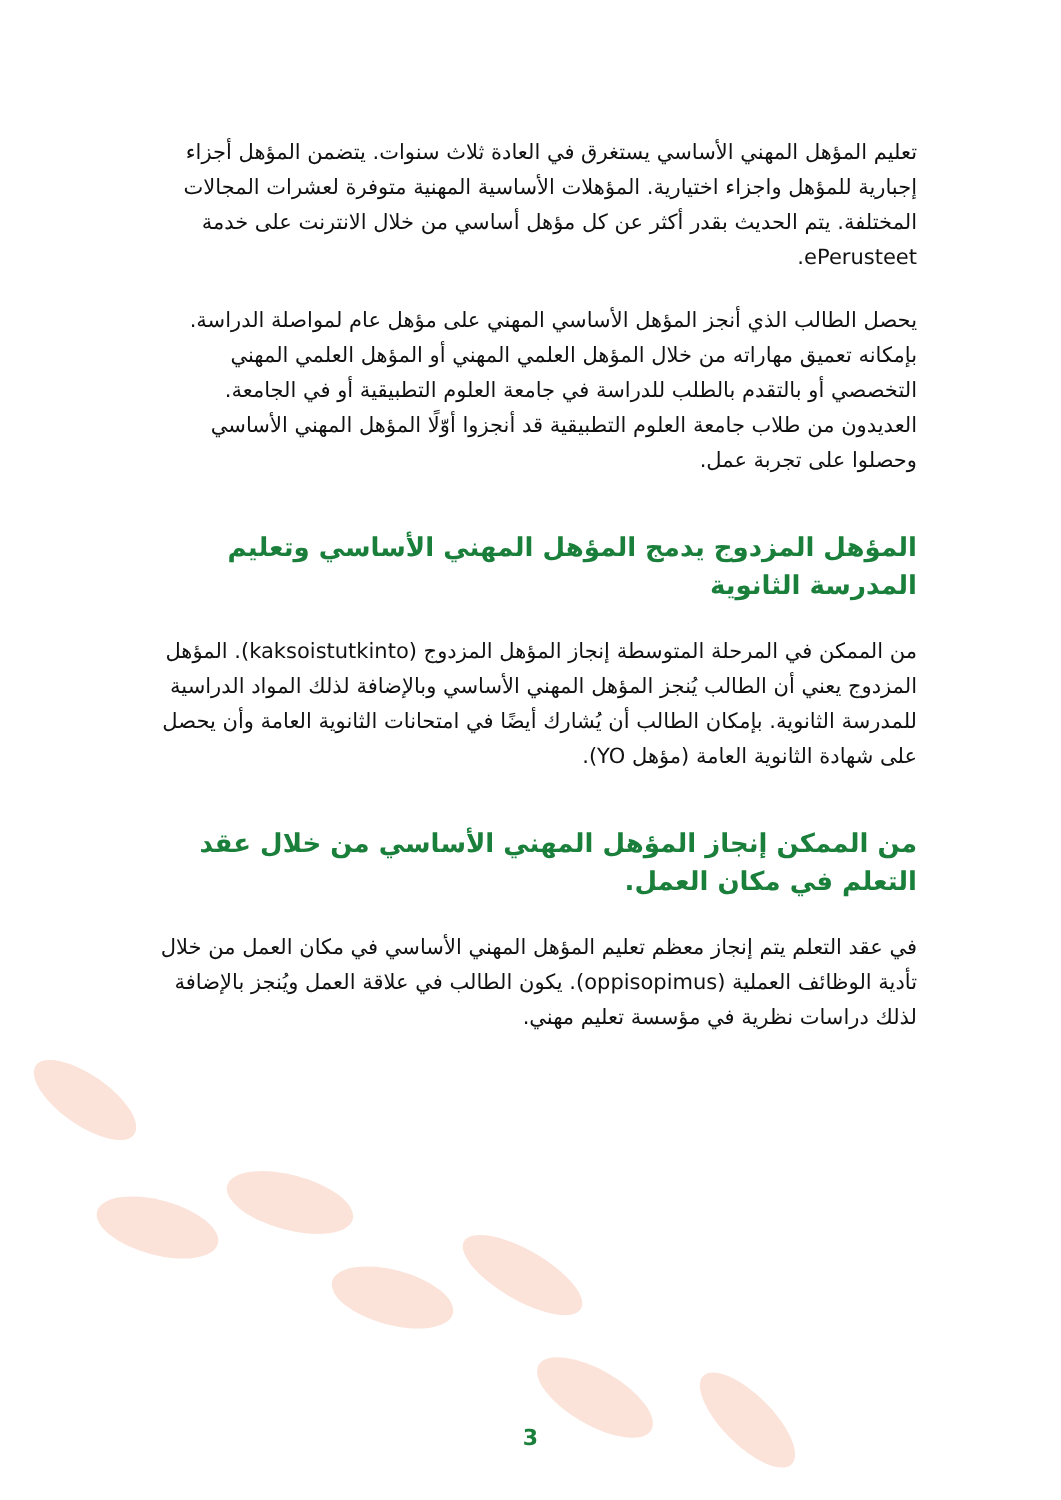تعليم المؤهل المهني الأساسي يستغرق في العادة ثلاث سنوات. يتضمن المؤهل أجزاء إجبارية للمؤهل واجزاء اختيارية. المؤهلات الأساسية المهنية متوفرة لعشرات المجالات المختلفة. يتم الحديث بقدر أكثر عن كل مؤهل أساسي من خلال الانترنت على خدمة ePerusteet.
يحصل الطالب الذي أنجز المؤهل الأساسي المهني على مؤهل عام لمواصلة الدراسة. بإمكانه تعميق مهاراته من خلال المؤهل العلمي المهني أو المؤهل العلمي المهني التخصصي أو بالتقدم بالطلب للدراسة في جامعة العلوم التطبيقية أو في الجامعة. العديدون من طلاب جامعة العلوم التطبيقية قد أنجزوا أوّلًا المؤهل المهني الأساسي وحصلوا على تجربة عمل.
المؤهل المزدوج يدمج المؤهل المهني الأساسي وتعليم المدرسة الثانوية
من الممكن في المرحلة المتوسطة إنجاز المؤهل المزدوج (kaksoistutkinto). المؤهل المزدوج يعني أن الطالب يُنجز المؤهل المهني الأساسي وبالإضافة لذلك المواد الدراسية للمدرسة الثانوية. بإمكان الطالب أن يُشارك أيضًا في امتحانات الثانوية العامة وأن يحصل على شهادة الثانوية العامة (مؤهل YO).
من الممكن إنجاز المؤهل المهني الأساسي من خلال عقد التعلم في مكان العمل.
في عقد التعلم يتم إنجاز معظم تعليم المؤهل المهني الأساسي في مكان العمل من خلال تأدية الوظائف العملية (oppisopimus). يكون الطالب في علاقة العمل ويُنجز بالإضافة لذلك دراسات نظرية في مؤسسة تعليم مهني.
3